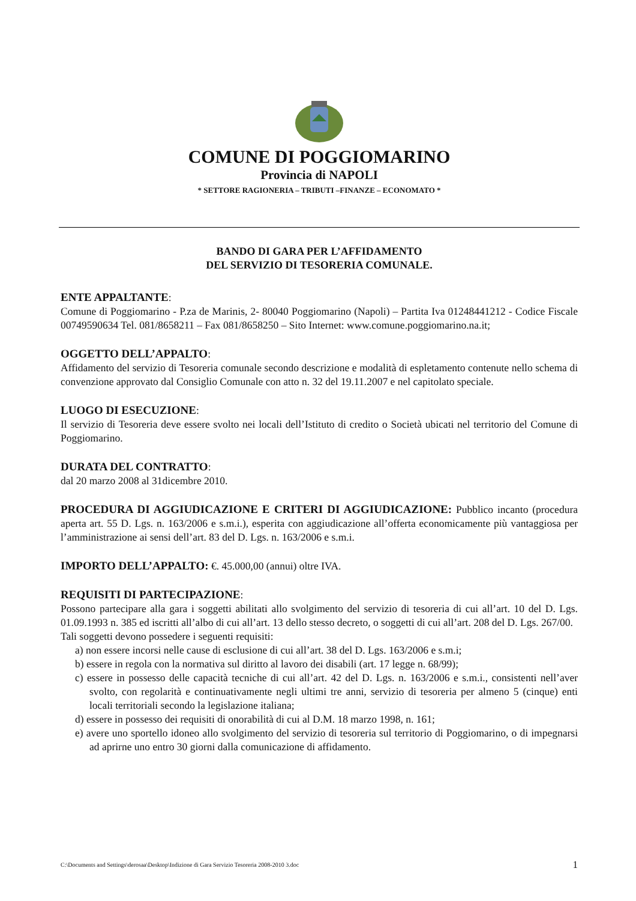COMUNE DI POGGIOMARINO
Provincia di NAPOLI
* SETTORE RAGIONERIA – TRIBUTI –FINANZE – ECONOMATO *
BANDO DI GARA PER L’AFFIDAMENTO
DEL SERVIZIO DI TESORERIA COMUNALE.
ENTE APPALTANTE:
Comune di Poggiomarino - P.za de Marinis, 2- 80040 Poggiomarino (Napoli) – Partita Iva 01248441212 - Codice Fiscale 00749590634 Tel. 081/8658211 – Fax 081/8658250 – Sito Internet: www.comune.poggiomarino.na.it;
OGGETTO DELL’APPALTO:
Affidamento del servizio di Tesoreria comunale secondo descrizione e modalità di espletamento contenute nello schema di convenzione approvato dal Consiglio Comunale con atto n. 32 del 19.11.2007 e nel capitolato speciale.
LUOGO DI ESECUZIONE:
Il servizio di Tesoreria deve essere svolto nei locali dell’Istituto di credito o Società ubicati nel territorio del Comune di Poggiomarino.
DURATA DEL CONTRATTO:
dal 20 marzo 2008 al 31dicembre 2010.
PROCEDURA DI AGGIUDICAZIONE E CRITERI DI AGGIUDICAZIONE: Pubblico incanto (procedura aperta art. 55 D. Lgs. n. 163/2006 e s.m.i.), esperita con aggiudicazione all’offerta economicamente più vantaggiosa per l’amministrazione ai sensi dell’art. 83 del D. Lgs. n. 163/2006 e s.m.i.
IMPORTO DELL’APPALTO: €. 45.000,00 (annui) oltre IVA.
REQUISITI DI PARTECIPAZIONE:
Possono partecipare alla gara i soggetti abilitati allo svolgimento del servizio di tesoreria di cui all’art. 10 del D. Lgs. 01.09.1993 n. 385 ed iscritti all’albo di cui all’art. 13 dello stesso decreto, o soggetti di cui all’art. 208 del D. Lgs. 267/00.
Tali soggetti devono possedere i seguenti requisiti:
a) non essere incorsi nelle cause di esclusione di cui all’art. 38 del D. Lgs. 163/2006 e s.m.i;
b) essere in regola con la normativa sul diritto al lavoro dei disabili (art. 17 legge n. 68/99);
c) essere in possesso delle capacità tecniche di cui all’art. 42 del D. Lgs. n. 163/2006 e s.m.i., consistenti nell’aver svolto, con regolarità e continuativamente negli ultimi tre anni, servizio di tesoreria per almeno 5 (cinque) enti locali territoriali secondo la legislazione italiana;
d) essere in possesso dei requisiti di onorabilità di cui al D.M. 18 marzo 1998, n. 161;
e) avere uno sportello idoneo allo svolgimento del servizio di tesoreria sul territorio di Poggiomarino, o di impegnarsi ad aprirne uno entro 30 giorni dalla comunicazione di affidamento.
C:\Documents and Settings\derosaa\Desktop\Indizione di Gara Servizio Tesoreria 2008-2010 3.doc 1